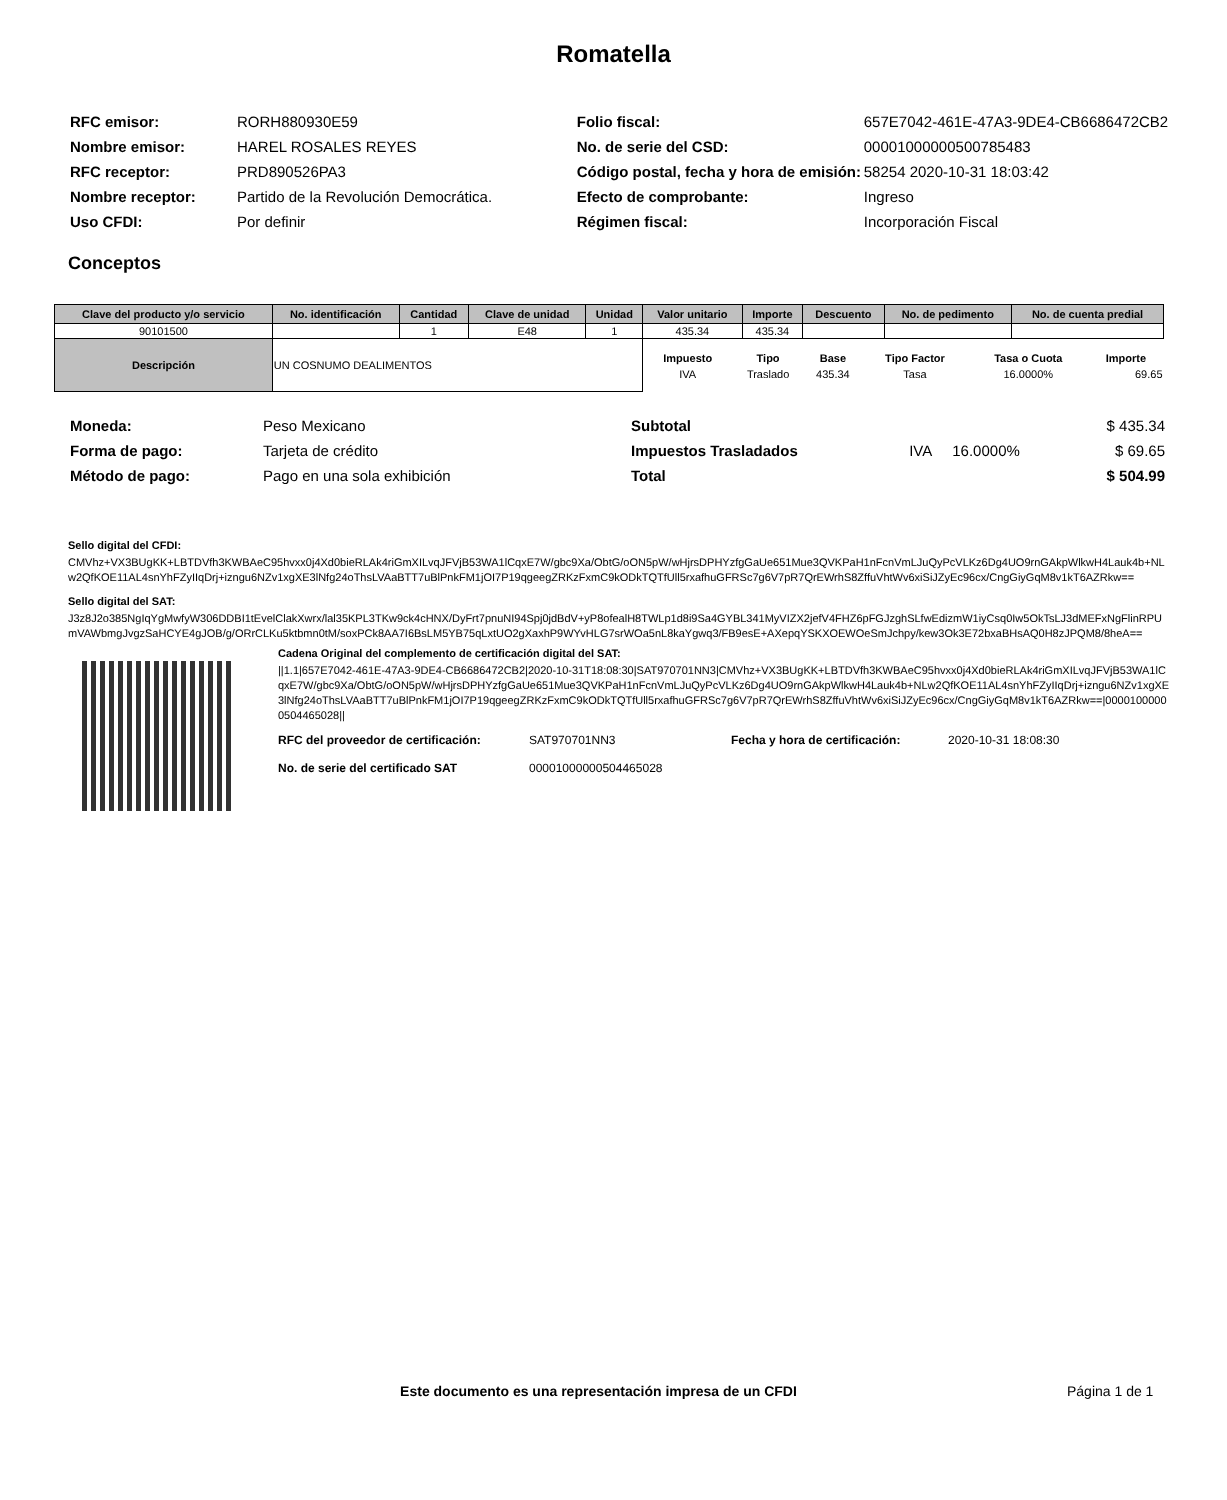Romatella
| RFC emisor: | RORH880930E59 |
| Nombre emisor: | HAREL ROSALES REYES |
| RFC receptor: | PRD890526PA3 |
| Nombre receptor: | Partido de la Revolución Democrática. |
| Uso CFDI: | Por definir |
| Folio fiscal: | 657E7042-461E-47A3-9DE4-CB6686472CB2 |
| No. de serie del CSD: | 00001000000500785483 |
| Código postal, fecha y hora de emisión: | 58254 2020-10-31 18:03:42 |
| Efecto de comprobante: | Ingreso |
| Régimen fiscal: | Incorporación Fiscal |
Conceptos
| Clave del producto y/o servicio | No. identificación | Cantidad | Clave de unidad | Unidad | Valor unitario | Importe | Descuento | No. de pedimento | No. de cuenta predial |
| --- | --- | --- | --- | --- | --- | --- | --- | --- | --- |
| 90101500 | | 1 | E48 | 1 | 435.34 | 435.34 | | | |
| Descripción | UN COSNUMO DEALIMENTOS | | | | / Impuesto / Tipo / Base / Tipo Factor / Tasa o Cuota / Importe / / --- / --- / --- / --- / --- / --- / / IVA / Traslado / 435.34 / Tasa / 16.0000% / 69.65 / | | | | |
| Moneda: | Peso Mexicano |
| Forma de pago: | Tarjeta de crédito |
| Método de pago: | Pago en una sola exhibición |
| Subtotal | | | $ 435.34 |
| Impuestos Trasladados | IVA | 16.0000% | $ 69.65 |
| Total | | | $ 504.99 |
Sello digital del CFDI:
CMVhz+VX3BUgKK+LBTDVfh3KWBAeC95hvxx0j4Xd0bieRLAk4riGmXILvqJFVjB53WA1lCqxE7W/gbc9Xa/ObtG/oON5pW/wHjrsDPHYzfgGaUe651Mue3QVKPaH1nFcnVmLJuQyPcVLKz6Dg4UO9rnGAkpWlkwH4Lauk4b+NLw2QfKOE11AL4snYhFZyIIqDrj+izngu6NZv1xgXE3lNfg24oThsLVAaBTT7uBlPnkFM1jOI7P19qgeegZRKzFxmC9kODkTQTfUll5rxafhuGFRSc7g6V7pR7QrEWrhS8ZffuVhtWv6xiSiJZyEc96cx/CngGiyGqM8v1kT6AZRkw==
Sello digital del SAT:
J3z8J2o385NgIqYgMwfyW306DDBI1tEvelClakXwrx/lal35KPL3TKw9ck4cHNX/DyFrt7pnuNI94Spj0jdBdV+yP8ofealH8TWLp1d8i9Sa4GYBL341MyVIZX2jefV4FHZ6pFGJzghSLfwEdizmW1iyCsq0Iw5OkTsLJ3dMEFxNgFlinRPUmVAWbmgJvgzSaHCYE4gJOB/g/ORrCLKu5ktbmn0tM/soxPCk8AA7I6BsLM5YB75qLxtUO2gXaxhP9WYvHLG7srWOa5nL8kaYgwq3/FB9esE+AXepqYSKXOEWOeSmJchpy/kew3Ok3E72bxaBHsAQ0H8zJPQM8/8heA==
Cadena Original del complemento de certificación digital del SAT:
||1.1|657E7042-461E-47A3-9DE4-CB6686472CB2|2020-10-31T18:08:30|SAT970701NN3|CMVhz+VX3BUgKK+LBTDVfh3KWBAeC95hvxx0j4Xd0bieRLAk4riGmXILvqJFVjB53WA1lCqxE7W/gbc9Xa/ObtG/oON5pW/wHjrsDPHYzfgGaUe651Mue3QVKPaH1nFcnVmLJuQyPcVLKz6Dg4UO9rnGAkpWlkwH4Lauk4b+NLw2QfKOE11AL4snYhFZyIIqDrj+izngu6NZv1xgXE3lNfg24oThsLVAaBTT7uBlPnkFM1jOI7P19qgeegZRKzFxmC9kODkTQTfUll5rxafhuGFRSc7g6V7pR7QrEWrhS8ZffuVhtWv6xiSiJZyEc96cx/CngGiyGqM8v1kT6AZRkw==|00001000000504465028||
| RFC del proveedor de certificación: | SAT970701NN3 | Fecha y hora de certificación: | 2020-10-31 18:08:30 |
| No. de serie del certificado SAT | 00001000000504465028 | | |
Este documento es una representación impresa de un CFDI
Página 1 de 1